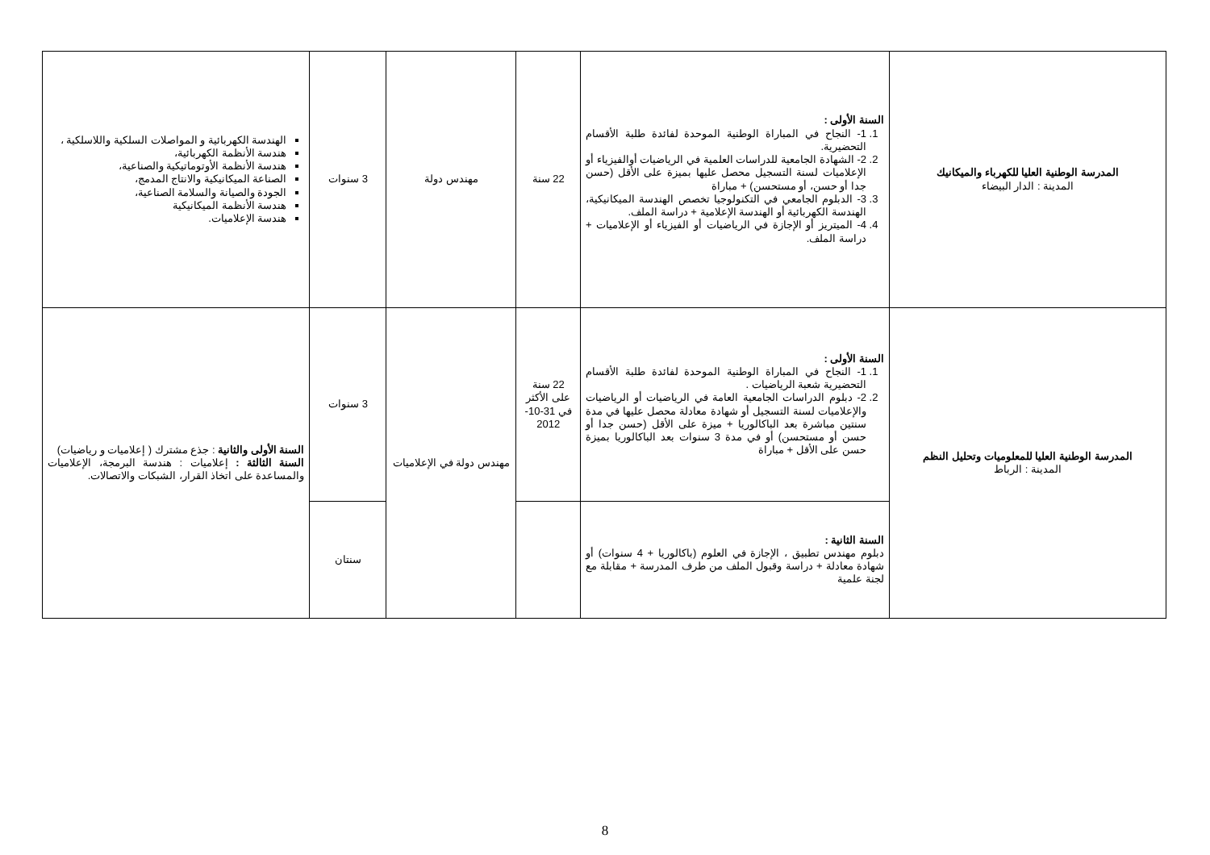| المدرسة الوطنية العليا للكهرباء والميكانيك المدينة : الدار البيضاء | السنة الأولى : 1. 1- النجاح في المباراة الوطنية الموحدة لفائدة طلبة الأقسام التحضيرية. 2. 2- الشهادة الجامعية للدراسات العلمية في الرياضيات أوالفيزياء أو الإعلاميات لسنة التسجيل محصل عليها بميزة على الأقل (حسن جدا أو حسن، أو مستحسن) + مباراة 3. 3- الدبلوم الجامعي في التكنولوجيا تخصص الهندسة الميكانيكية، الهندسة الكهربائية أو الهندسة الإعلامية + دراسة الملف. 4. 4- الميتريز أو الإجازة في الرياضيات أو الفيزياء أو الإعلاميات + دراسة الملف. | 22 سنة | مهندس دولة | 3 سنوات | الهندسة الكهربائية و المواصلات السلكية واللاسلكية ، هندسة الأنظمة الكهربائية، هندسة الأنظمة الأوتوماتيكية والصناعية، الصناعة الميكانيكية والانتاج المدمج، الجودة والصيانة والسلامة الصناعية، هندسة الأنظمة الميكانيكية هندسة الإعلاميات. |
| المدرسة الوطنية العليا للمعلوميات وتحليل النظم المدينة : الرباط | السنة الأولى : 1. 1- النجاح في المباراة الوطنية الموحدة لفائدة طلبة الأقسام التحضيرية شعبة الرياضيات . 2. 2- دبلوم الدراسات الجامعية العامة في الرياضيات أو الرياضيات والإعلاميات لسنة التسجيل أو شهادة معادلة محصل عليها في مدة سنتين مباشرة بعد الباكالوريا + ميزة على الأقل (حسن جدا أو حسن أو مستحسن) أو في مدة 3 سنوات بعد الباكالوريا بميزة حسن على الأقل + مباراة | 22 سنة على الأكثر في 31-10-2012 | مهندس دولة في الإعلاميات | 3 سنوات | السنة الأولى والثانية : جذع مشترك ( إعلاميات و رياضيات) السنة الثالثة : إعلاميات : هندسة البرمجة، الإعلاميات والمساعدة على اتخاذ القرار، الشبكات والاتصالات. |
| | السنة الثانية : دبلوم مهندس تطبيق ، الإجازة في العلوم (باكالوريا + 4 سنوات) أو شهادة معادلة + دراسة وقبول الملف من طرف المدرسة + مقابلة مع لجنة علمية | | | سنتان | |
8